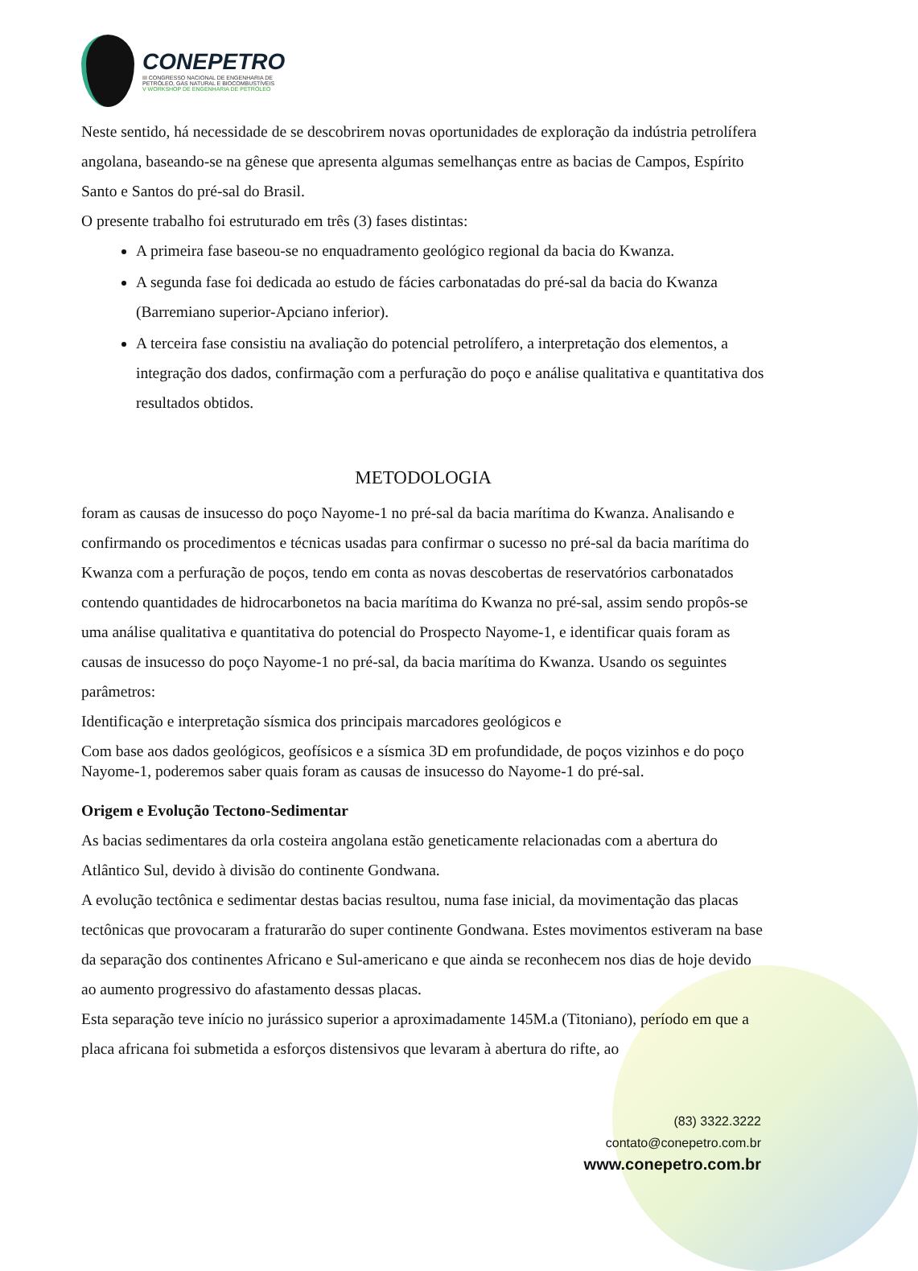CONEPETRO
III CONGRESSO NACIONAL DE ENGENHARIA DE
PETRÓLEO, GÁS NATURAL E BIOCOMBUSTÍVEIS
V WORKSHOP DE ENGENHARIA DE PETRÓLEO
Neste sentido, há necessidade de se descobrirem novas oportunidades de exploração da indústria petrolífera angolana, baseando-se na gênese que apresenta algumas semelhanças entre as bacias de Campos, Espírito Santo e Santos do pré-sal do Brasil.
O presente trabalho foi estruturado em três (3) fases distintas:
A primeira fase baseou-se no enquadramento geológico regional da bacia do Kwanza.
A segunda fase foi dedicada ao estudo de fácies carbonatadas do pré-sal da bacia do Kwanza (Barremiano superior-Apciano inferior).
A terceira fase consistiu na avaliação do potencial petrolífero, a interpretação dos elementos, a integração dos dados, confirmação com a perfuração do poço e análise qualitativa e quantitativa dos resultados obtidos.
METODOLOGIA
foram as causas de insucesso do poço Nayome-1 no pré-sal da bacia marítima do Kwanza. Analisando e confirmando os procedimentos e técnicas usadas para confirmar o sucesso no pré-sal da bacia marítima do Kwanza com a perfuração de poços, tendo em conta as novas descobertas de reservatórios carbonatados contendo quantidades de hidrocarbonetos na bacia marítima do Kwanza no pré-sal, assim sendo propôs-se uma análise qualitativa e quantitativa do potencial do Prospecto Nayome-1, e identificar quais foram as causas de insucesso do poço Nayome-1 no pré-sal, da bacia marítima do Kwanza. Usando os seguintes parâmetros:
Identificação e interpretação sísmica dos principais marcadores geológicos e
Com base aos dados geológicos, geofísicos e a sísmica 3D em profundidade, de poços vizinhos e do poço Nayome-1, poderemos saber quais foram as causas de insucesso do Nayome-1 do pré-sal.
Origem e Evolução Tectono-Sedimentar
As bacias sedimentares da orla costeira angolana estão geneticamente relacionadas com a abertura do Atlântico Sul, devido à divisão do continente Gondwana.
A evolução tectônica e sedimentar destas bacias resultou, numa fase inicial, da movimentação das placas tectônicas que provocaram a fraturarão do super continente Gondwana. Estes movimentos estiveram na base da separação dos continentes Africano e Sul-americano e que ainda se reconhecem nos dias de hoje devido ao aumento progressivo do afastamento dessas placas.
Esta separação teve início no jurássico superior a aproximadamente 145M.a (Titoniano), período em que a placa africana foi submetida a esforços distensivos que levaram à abertura do rifte, ao
(83) 3322.3222
contato@conepetro.com.br
www.conepetro.com.br